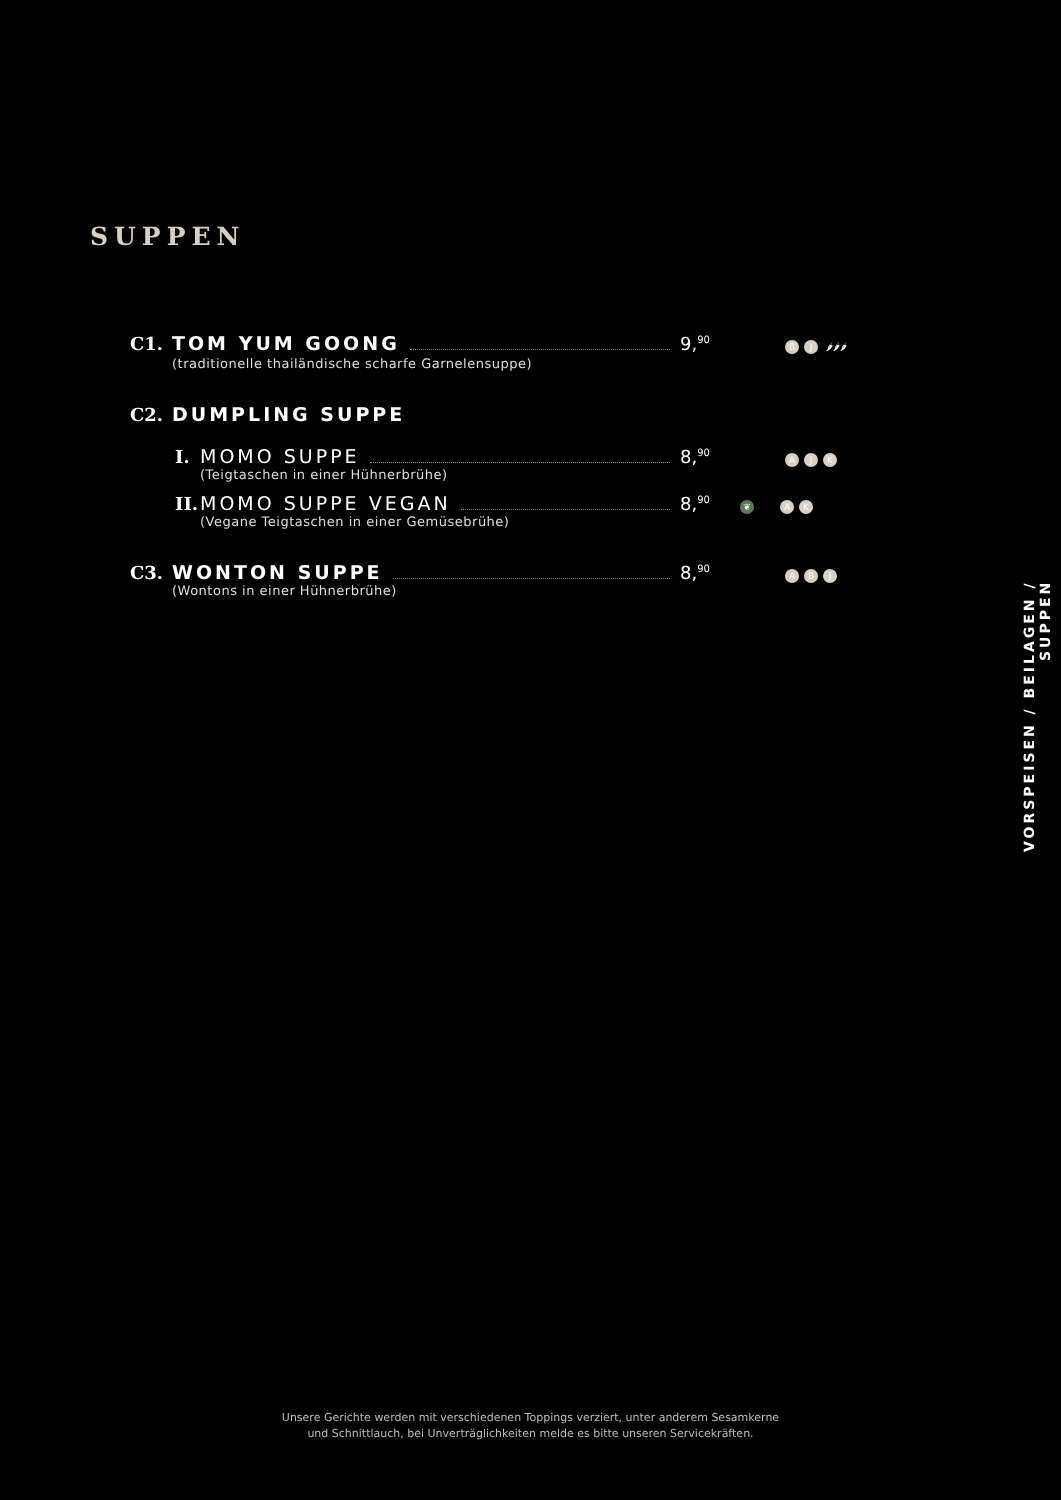SUPPEN
C1. TOM YUM GOONG 9,<sup>90</sup> B J 🌶🌶🌶
(traditionelle thailändische scharfe Garnelensuppe)
C2. DUMPLING SUPPE
I. MOMO SUPPE 8,<sup>90</sup> A J K
(Teigtaschen in einer Hühnerbrühe)
II. MOMO SUPPE VEGAN 8,<sup>90</sup> ❦ A K
(Vegane Teigtaschen in einer Gemüsebrühe)
C3. WONTON SUPPE 8,<sup>90</sup> A B J
(Wontons in einer Hühnerbrühe)
VORSPEISEN / BEILAGEN / SUPPEN
Unsere Gerichte werden mit verschiedenen Toppings verziert, unter anderem Sesamkerne
und Schnittlauch, bei Unverträglichkeiten melde es bitte unseren Servicekräften.